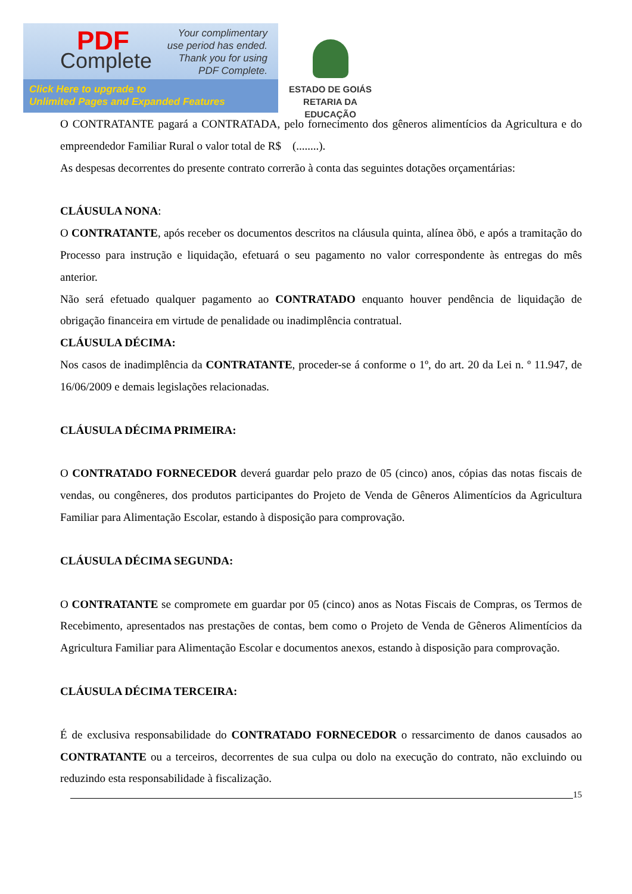PDF
Complete
Your complimentary
use period has ended.
Thank you for using
PDF Complete.
Click Here to upgrade to
Unlimited Pages and Expanded Features
ESTADO DE GOIÁS
RETARIA DA EDUCAÇÃO
O CONTRATANTE pagará a CONTRATADA, pelo fornecimento dos gêneros alimentícios da Agricultura e do empreendedor Familiar Rural o valor total de R$ (........).
As despesas decorrentes do presente contrato correrão à conta das seguintes dotações orçamentárias:
CLÁUSULA NONA:
O CONTRATANTE, após receber os documentos descritos na cláusula quinta, alínea õbö, e após a tramitação do Processo para instrução e liquidação, efetuará o seu pagamento no valor correspondente às entregas do mês anterior.
Não será efetuado qualquer pagamento ao CONTRATADO enquanto houver pendência de liquidação de obrigação financeira em virtude de penalidade ou inadimplência contratual.
CLÁUSULA DÉCIMA:
Nos casos de inadimplência da CONTRATANTE, proceder-se á conforme o 1º, do art. 20 da Lei n. º 11.947, de 16/06/2009 e demais legislações relacionadas.
CLÁUSULA DÉCIMA PRIMEIRA:
O CONTRATADO FORNECEDOR deverá guardar pelo prazo de 05 (cinco) anos, cópias das notas fiscais de vendas, ou congêneres, dos produtos participantes do Projeto de Venda de Gêneros Alimentícios da Agricultura Familiar para Alimentação Escolar, estando à disposição para comprovação.
CLÁUSULA DÉCIMA SEGUNDA:
O CONTRATANTE se compromete em guardar por 05 (cinco) anos as Notas Fiscais de Compras, os Termos de Recebimento, apresentados nas prestações de contas, bem como o Projeto de Venda de Gêneros Alimentícios da Agricultura Familiar para Alimentação Escolar e documentos anexos, estando à disposição para comprovação.
CLÁUSULA DÉCIMA TERCEIRA:
É de exclusiva responsabilidade do CONTRATADO FORNECEDOR o ressarcimento de danos causados ao CONTRATANTE ou a terceiros, decorrentes de sua culpa ou dolo na execução do contrato, não excluindo ou reduzindo esta responsabilidade à fiscalização.
15